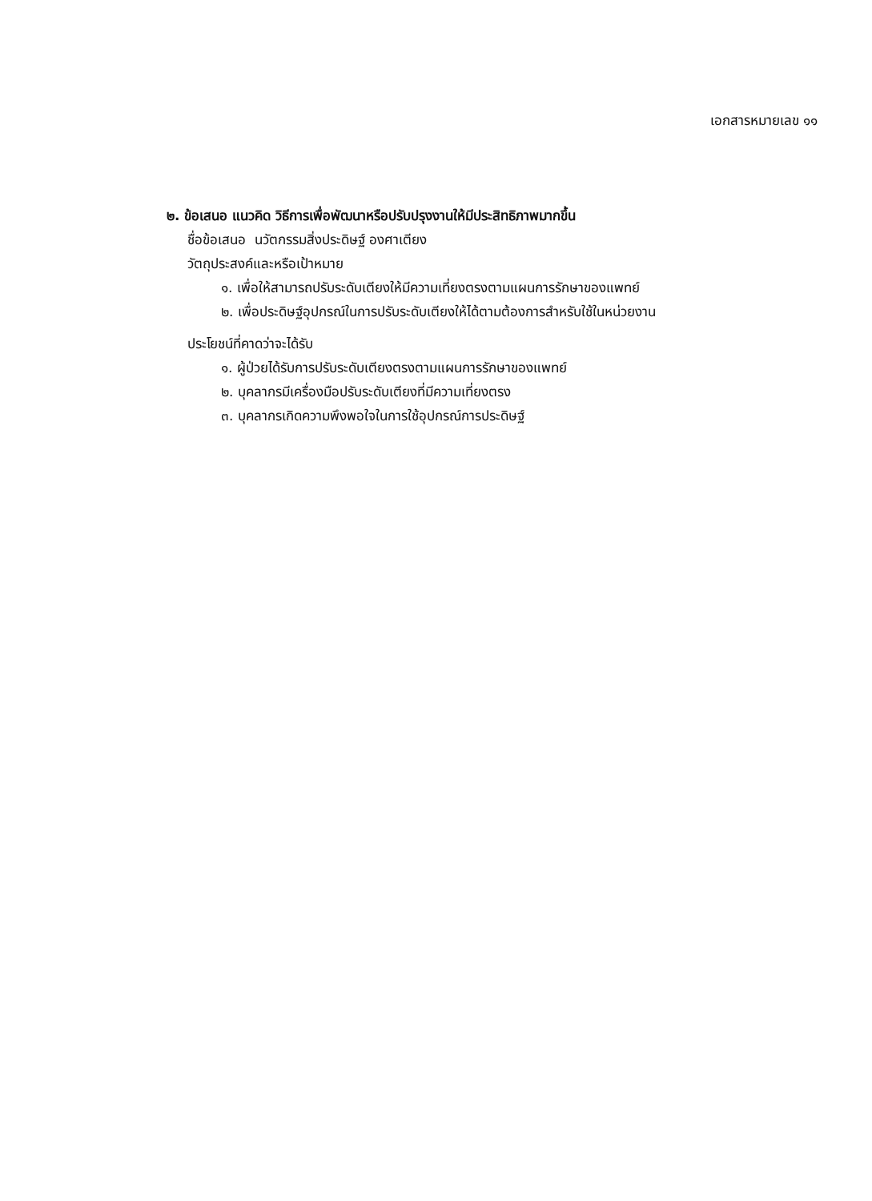เอกสารหมายเลข ๑๑
๒. ข้อเสนอ แนวคิด วิธีการเพื่อพัฒนาหรือปรับปรุงงานให้มีประสิทธิภาพมากขึ้น
ชื่อข้อเสนอ นวัตกรรมสิ่งประดิษฐ์ องศาเตียง
วัตถุประสงค์และหรือเป้าหมาย
๑. เพื่อให้สามารถปรับระดับเตียงให้มีความเที่ยงตรงตามแผนการรักษาของแพทย์
๒. เพื่อประดิษฐ์อุปกรณ์ในการปรับระดับเตียงให้ได้ตามต้องการสำหรับใช้ในหน่วยงาน
ประโยชน์ที่คาดว่าจะได้รับ
๑. ผู้ป่วยได้รับการปรับระดับเตียงตรงตามแผนการรักษาของแพทย์
๒. บุคลากรมีเครื่องมือปรับระดับเตียงที่มีความเที่ยงตรง
๓. บุคลากรเกิดความพึงพอใจในการใช้อุปกรณ์การประดิษฐ์